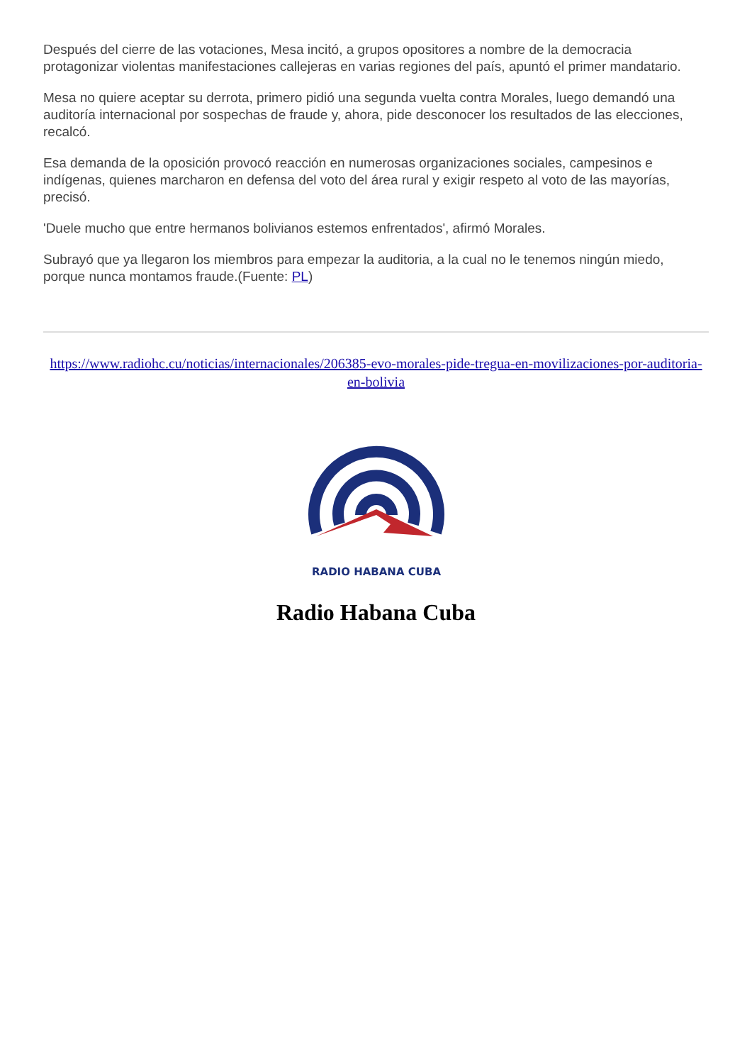Después del cierre de las votaciones, Mesa incitó, a grupos opositores a nombre de la democracia protagonizar violentas manifestaciones callejeras en varias regiones del país, apuntó el primer mandatario.
Mesa no quiere aceptar su derrota, primero pidió una segunda vuelta contra Morales, luego demandó una auditoría internacional por sospechas de fraude y, ahora, pide desconocer los resultados de las elecciones, recalcó.
Esa demanda de la oposición provocó reacción en numerosas organizaciones sociales, campesinos e indígenas, quienes marcharon en defensa del voto del área rural y exigir respeto al voto de las mayorías, precisó.
'Duele mucho que entre hermanos bolivianos estemos enfrentados', afirmó Morales.
Subrayó que ya llegaron los miembros para empezar la auditoria, a la cual no le tenemos ningún miedo, porque nunca montamos fraude.(Fuente: PL)
https://www.radiohc.cu/noticias/internacionales/206385-evo-morales-pide-tregua-en-movilizaciones-por-auditoria-en-bolivia
RADIO HABANA CUBA
Radio Habana Cuba